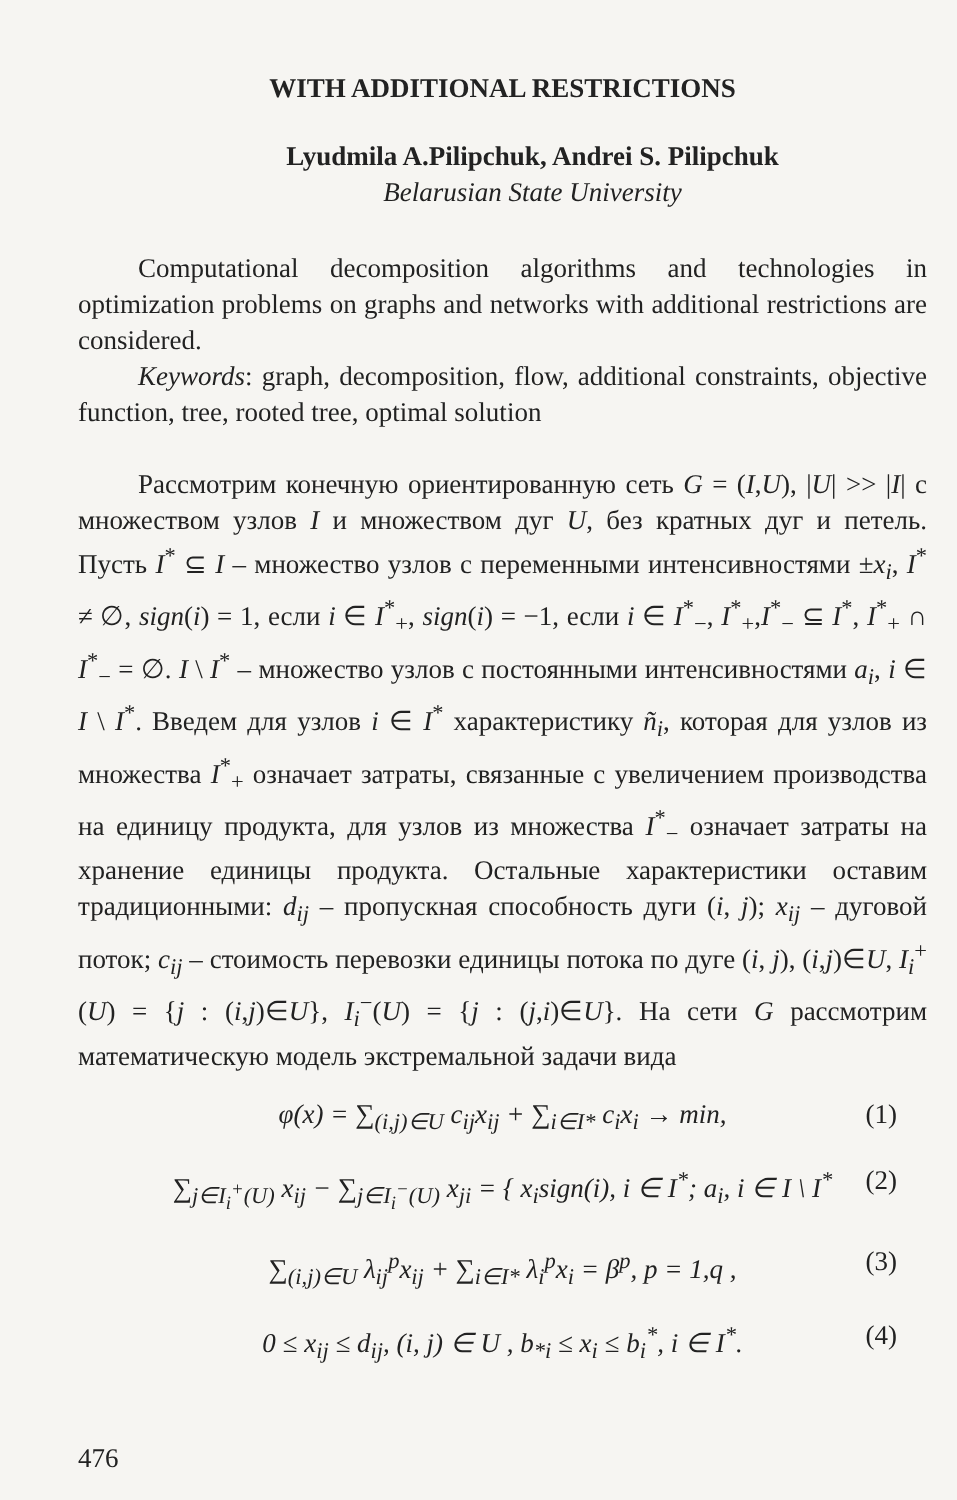WITH ADDITIONAL RESTRICTIONS
Lyudmila A.Pilipchuk, Andrei S. Pilipchuk
Belarusian State University
Computational decomposition algorithms and technologies in optimization problems on graphs and networks with additional restrictions are considered.
Keywords: graph, decomposition, flow, additional constraints, objective function, tree, rooted tree, optimal solution
Рассмотрим конечную ориентированную сеть G = (I,U), |U| >> |I| с множеством узлов I и множеством дуг U, без кратных дуг и петель. Пусть I<sup>*</sup> ⊆ I – множество узлов с переменными интенсивностями ±x<sub>i</sub>, I<sup>*</sup> ≠ ∅, sign(i) = 1, если i ∈ I<sup>*</sup><sub>+</sub>, sign(i) = −1, если i ∈ I<sup>*</sup><sub>−</sub>, I<sup>*</sup><sub>+</sub>,I<sup>*</sup><sub>−</sub> ⊆ I<sup>*</sup>, I<sup>*</sup><sub>+</sub> ∩ I<sup>*</sup><sub>−</sub> = ∅. I \ I<sup>*</sup> – множество узлов с постоянными интенсивностями a<sub>i</sub>, i ∈ I \ I<sup>*</sup>. Введем для узлов i ∈ I<sup>*</sup> характеристику ñ<sub>i</sub>, которая для узлов из множества I<sup>*</sup><sub>+</sub> означает затраты, связанные с увеличением производства на единицу продукта, для узлов из множества I<sup>*</sup><sub>−</sub> означает затраты на хранение единицы продукта. Остальные характеристики оставим традиционными: d<sub>ij</sub> – пропускная способность дуги (i, j); x<sub>ij</sub> – дуговой поток; c<sub>ij</sub> – стоимость перевозки единицы потока по дуге (i, j), (i,j)∈U, I<sub>i</sub><sup>+</sup>(U) = {j : (i,j)∈U}, I<sub>i</sub><sup>−</sup>(U) = {j : (j,i)∈U}. На сети G рассмотрим математическую модель экстремальной задачи вида
φ(x) = ∑<sub>(i,j)∈U</sub> c<sub>ij</sub>x<sub>ij</sub> + ∑<sub>i∈I*</sub> c<sub>i</sub>x<sub>i</sub> → min, (1)
∑<sub>j∈I<sub>i</sub><sup>+</sup>(U)</sub> x<sub>ij</sub> − ∑<sub>j∈I<sub>i</sub><sup>−</sup>(U)</sub> x<sub>ji</sub> = { x<sub>i</sub>sign(i), i ∈ I<sup>*</sup>; a<sub>i</sub>, i ∈ I \ I<sup>*</sup> (2)
∑<sub>(i,j)∈U</sub> λ<sub>ij</sub><sup>p</sup>x<sub>ij</sub> + ∑<sub>i∈I*</sub> λ<sub>i</sub><sup>p</sup>x<sub>i</sub> = β<sup>p</sup>, p = 1,q , (3)
0 ≤ x<sub>ij</sub> ≤ d<sub>ij</sub>, (i, j) ∈ U , b<sub>*i</sub> ≤ x<sub>i</sub> ≤ b<sub>i</sub><sup>*</sup>, i ∈ I<sup>*</sup>. (4)
476